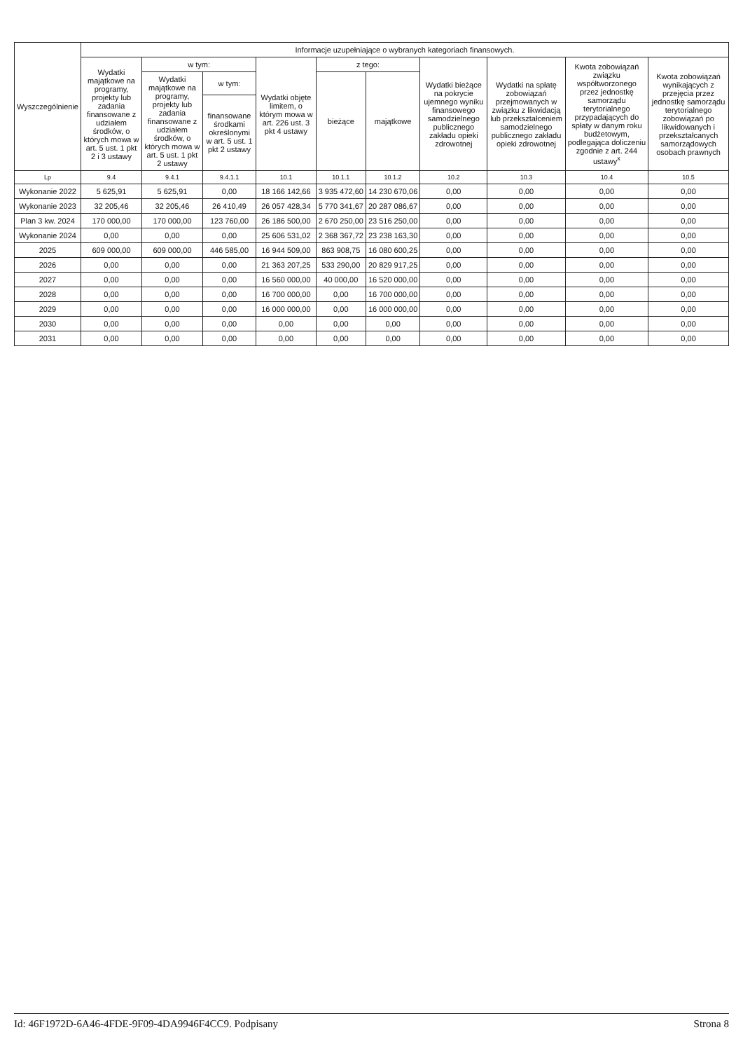| Wyszczególnienie | Informacje uzupełniające o wybranych kategoriach finansowych. | | | | | | | | | |
| --- | --- | --- | --- | --- | --- | --- | --- | --- | --- | --- |
| | Wydatki majątkowe na programy, projekty lub zadania finansowane z udziałem środków, o których mowa w art. 5 ust. 1 pkt 2 i 3 ustawy | w tym: | | Wydatki objęte limitem, o którym mowa w art. 226 ust. 3 pkt 4 ustawy | z tego: | | Wydatki bieżące na pokrycie ujemnego wyniku finansowego samodzielnego publicznego zakładu opieki zdrowotnej | Wydatki na spłatę zobowiązań przejmowanych w związku z likwidacją lub przekształceniem samodzielnego publicznego zakładu opieki zdrowotnej | Kwota zobowiązań związku współtworzonego przez jednostkę samorządu terytorialnego przypadających do spłaty w danym roku budżetowym, podlegająca doliczeniu zgodnie z art. 244 ustawy<sup>x</sup> | Kwota zobowiązań wynikających z przejęcia przez jednostkę samorządu terytorialnego zobowiązań po likwidowanych i przekształcanych samorządowych osobach prawnych |
| | | Wydatki majątkowe na programy, projekty lub zadania finansowane z udziałem środków, o których mowa w art. 5 ust. 1 pkt 2 ustawy | w tym: | | bieżące | majątkowe | | | | |
| | | | finansowane środkami określonymi w art. 5 ust. 1 pkt 2 ustawy | | | | | | | |
| Lp | 9.4 | 9.4.1 | 9.4.1.1 | 10.1 | 10.1.1 | 10.1.2 | 10.2 | 10.3 | 10.4 | 10.5 |
| Wykonanie 2022 | 5 625,91 | 5 625,91 | 0,00 | 18 166 142,66 | 3 935 472,60 | 14 230 670,06 | 0,00 | 0,00 | 0,00 | 0,00 |
| Wykonanie 2023 | 32 205,46 | 32 205,46 | 26 410,49 | 26 057 428,34 | 5 770 341,67 | 20 287 086,67 | 0,00 | 0,00 | 0,00 | 0,00 |
| Plan 3 kw. 2024 | 170 000,00 | 170 000,00 | 123 760,00 | 26 186 500,00 | 2 670 250,00 | 23 516 250,00 | 0,00 | 0,00 | 0,00 | 0,00 |
| Wykonanie 2024 | 0,00 | 0,00 | 0,00 | 25 606 531,02 | 2 368 367,72 | 23 238 163,30 | 0,00 | 0,00 | 0,00 | 0,00 |
| 2025 | 609 000,00 | 609 000,00 | 446 585,00 | 16 944 509,00 | 863 908,75 | 16 080 600,25 | 0,00 | 0,00 | 0,00 | 0,00 |
| 2026 | 0,00 | 0,00 | 0,00 | 21 363 207,25 | 533 290,00 | 20 829 917,25 | 0,00 | 0,00 | 0,00 | 0,00 |
| 2027 | 0,00 | 0,00 | 0,00 | 16 560 000,00 | 40 000,00 | 16 520 000,00 | 0,00 | 0,00 | 0,00 | 0,00 |
| 2028 | 0,00 | 0,00 | 0,00 | 16 700 000,00 | 0,00 | 16 700 000,00 | 0,00 | 0,00 | 0,00 | 0,00 |
| 2029 | 0,00 | 0,00 | 0,00 | 16 000 000,00 | 0,00 | 16 000 000,00 | 0,00 | 0,00 | 0,00 | 0,00 |
| 2030 | 0,00 | 0,00 | 0,00 | 0,00 | 0,00 | 0,00 | 0,00 | 0,00 | 0,00 | 0,00 |
| 2031 | 0,00 | 0,00 | 0,00 | 0,00 | 0,00 | 0,00 | 0,00 | 0,00 | 0,00 | 0,00 |
Id: 46F1972D-6A46-4FDE-9F09-4DA9946F4CC9. Podpisany Strona 8